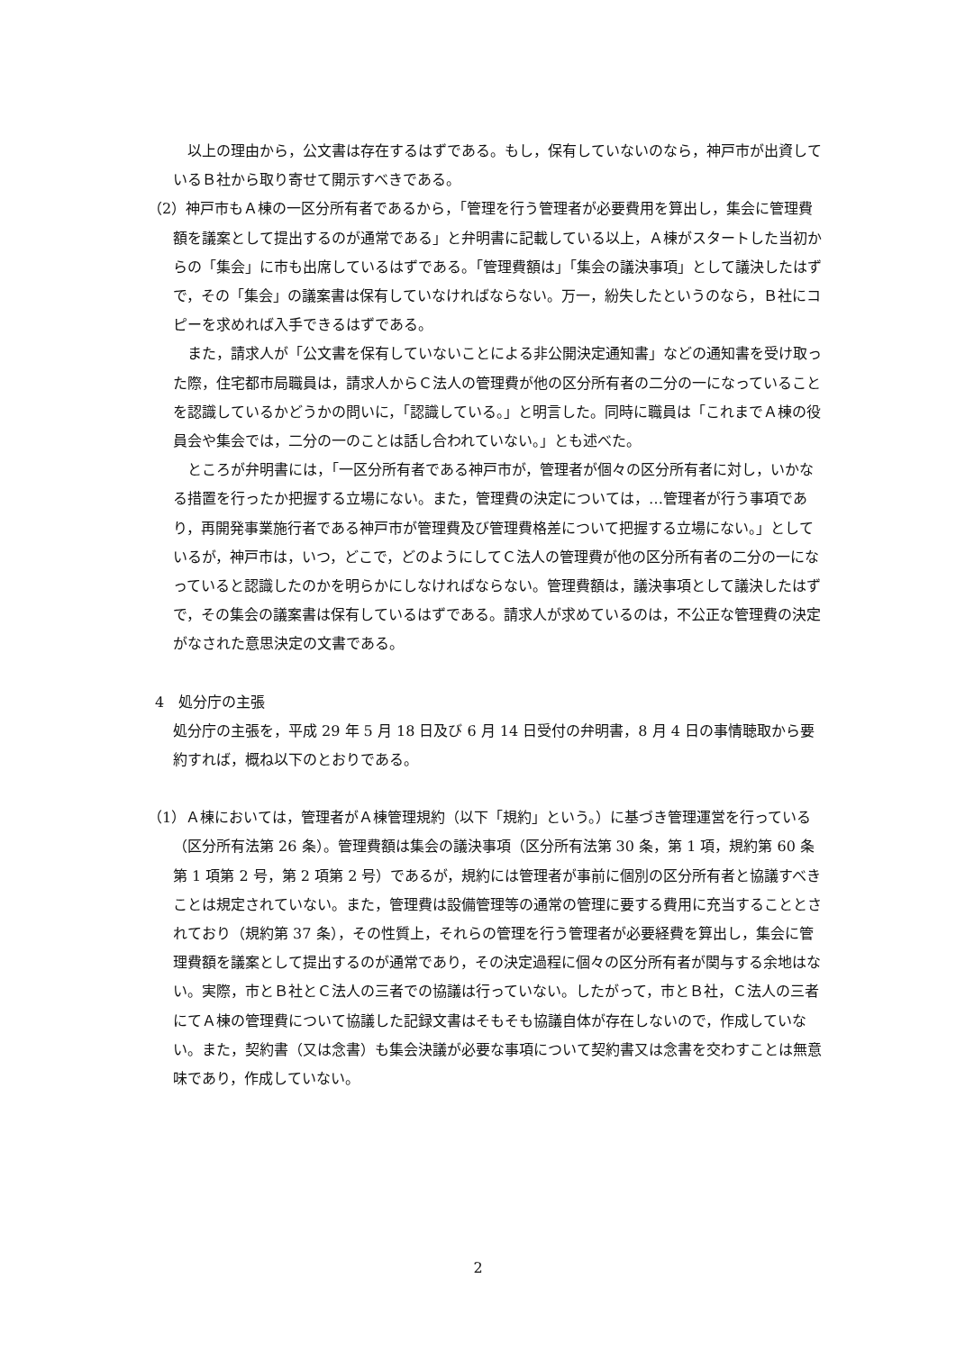以上の理由から，公文書は存在するはずである。もし，保有していないのなら，神戸市が出資しているＢ社から取り寄せて開示すべきである。
（2）神戸市もＡ棟の一区分所有者であるから，「管理を行う管理者が必要費用を算出し，集会に管理費額を議案として提出するのが通常である」と弁明書に記載している以上，Ａ棟がスタートした当初からの「集会」に市も出席しているはずである。「管理費額は」「集会の議決事項」として議決したはずで，その「集会」の議案書は保有していなければならない。万一，紛失したというのなら，Ｂ社にコピーを求めれば入手できるはずである。
また，請求人が「公文書を保有していないことによる非公開決定通知書」などの通知書を受け取った際，住宅都市局職員は，請求人からＣ法人の管理費が他の区分所有者の二分の一になっていることを認識しているかどうかの問いに，「認識している。」と明言した。同時に職員は「これまでＡ棟の役員会や集会では，二分の一のことは話し合われていない。」とも述べた。
ところが弁明書には，「一区分所有者である神戸市が，管理者が個々の区分所有者に対し，いかなる措置を行ったか把握する立場にない。また，管理費の決定については，…管理者が行う事項であり，再開発事業施行者である神戸市が管理費及び管理費格差について把握する立場にない。」としているが，神戸市は，いつ，どこで，どのようにしてＣ法人の管理費が他の区分所有者の二分の一になっていると認識したのかを明らかにしなければならない。管理費額は，議決事項として議決したはずで，その集会の議案書は保有しているはずである。請求人が求めているのは，不公正な管理費の決定がなされた意思決定の文書である。
4　処分庁の主張
処分庁の主張を，平成 29 年 5 月 18 日及び 6 月 14 日受付の弁明書，8 月 4 日の事情聴取から要約すれば，概ね以下のとおりである。
（1）Ａ棟においては，管理者がＡ棟管理規約（以下「規約」という。）に基づき管理運営を行っている（区分所有法第 26 条）。管理費額は集会の議決事項（区分所有法第 30 条，第 1 項，規約第 60 条第 1 項第 2 号，第 2 項第 2 号）であるが，規約には管理者が事前に個別の区分所有者と協議すべきことは規定されていない。また，管理費は設備管理等の通常の管理に要する費用に充当することとされており（規約第 37 条），その性質上，それらの管理を行う管理者が必要経費を算出し，集会に管理費額を議案として提出するのが通常であり，その決定過程に個々の区分所有者が関与する余地はない。実際，市とＢ社とＣ法人の三者での協議は行っていない。したがって，市とＢ社，Ｃ法人の三者にてＡ棟の管理費について協議した記録文書はそもそも協議自体が存在しないので，作成していない。また，契約書（又は念書）も集会決議が必要な事項について契約書又は念書を交わすことは無意味であり，作成していない。
2